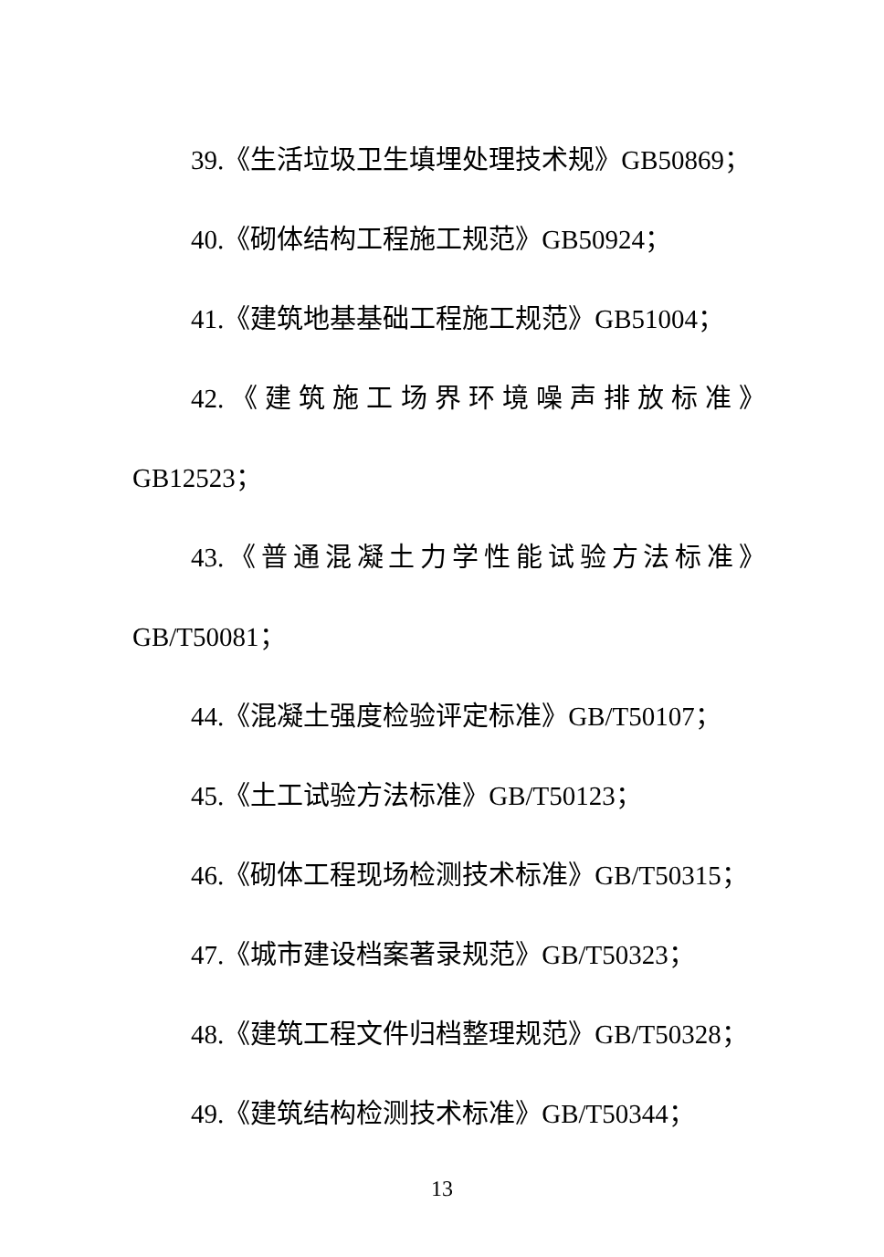39.《生活垃圾卫生填埋处理技术规》GB50869；
40.《砌体结构工程施工规范》GB50924；
41.《建筑地基基础工程施工规范》GB51004；
42.《建筑施工场界环境噪声排放标准》
GB12523；
43.《普通混凝土力学性能试验方法标准》
GB/T50081；
44.《混凝土强度检验评定标准》GB/T50107；
45.《土工试验方法标准》GB/T50123；
46.《砌体工程现场检测技术标准》GB/T50315；
47.《城市建设档案著录规范》GB/T50323；
48.《建筑工程文件归档整理规范》GB/T50328；
49.《建筑结构检测技术标准》GB/T50344；
13